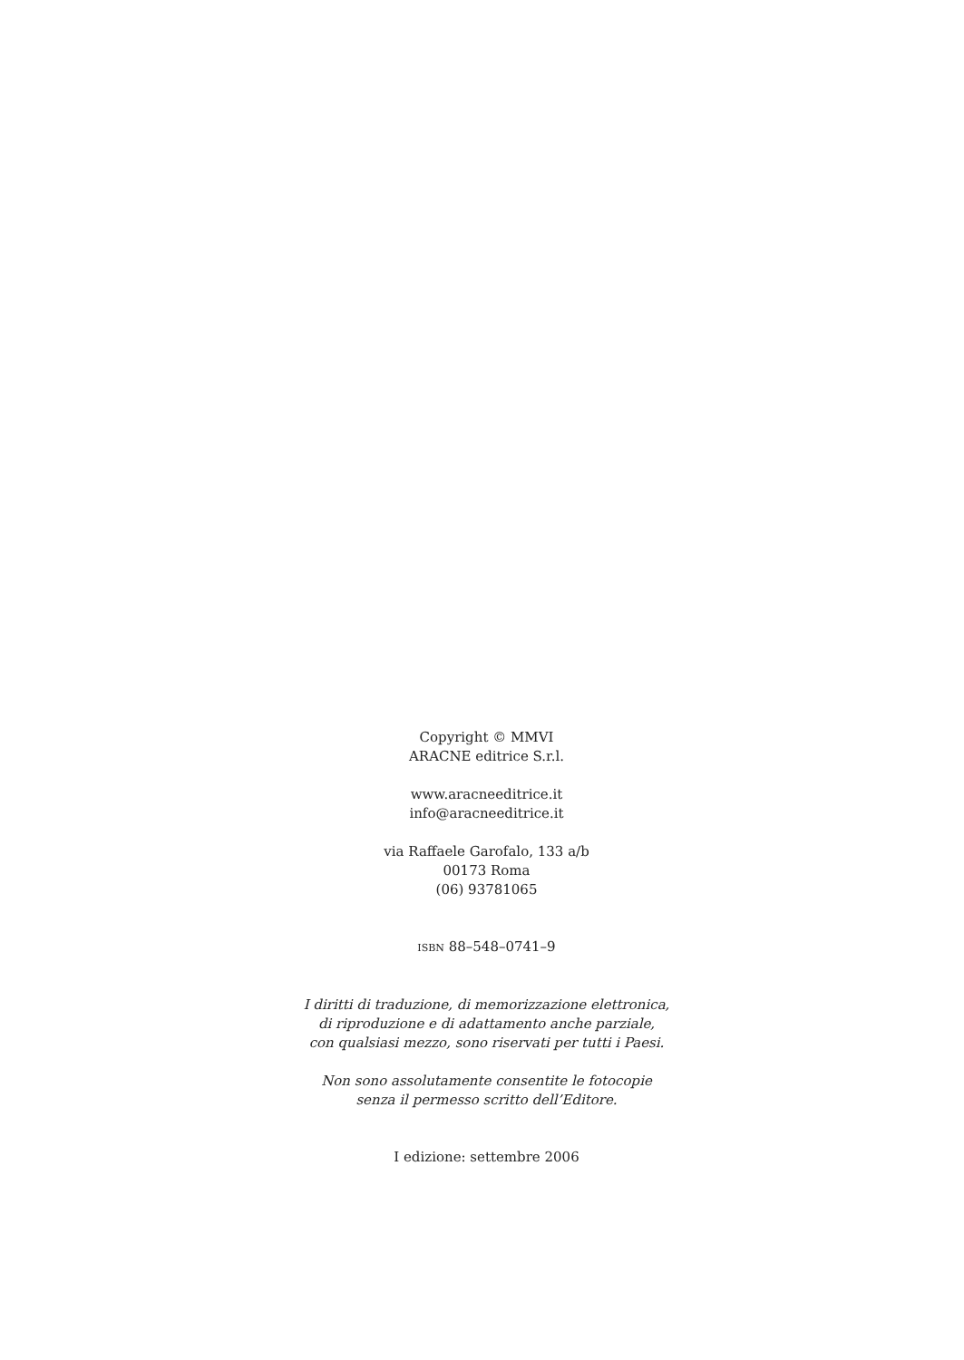Copyright © MMVI
ARACNE editrice S.r.l.
www.aracneeditrice.it
info@aracneeditrice.it
via Raffaele Garofalo, 133 a/b
00173 Roma
(06) 93781065
ISBN 88–548–0741–9
I diritti di traduzione, di memorizzazione elettronica,
di riproduzione e di adattamento anche parziale,
con qualsiasi mezzo, sono riservati per tutti i Paesi.
Non sono assolutamente consentite le fotocopie
senza il permesso scritto dell’Editore.
I edizione: settembre 2006